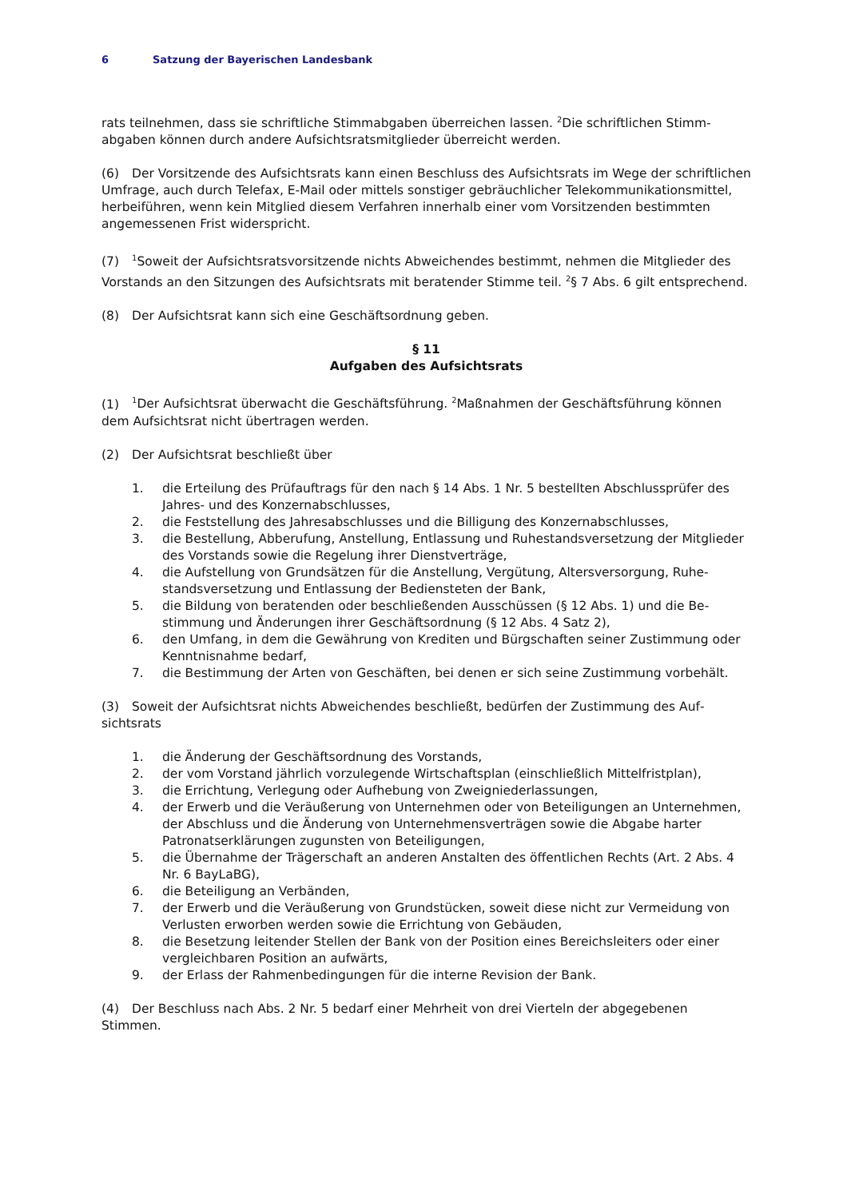6 Satzung der Bayerischen Landesbank
rats teilnehmen, dass sie schriftliche Stimmabgaben überreichen lassen. <sup>2</sup>Die schriftlichen Stimm­abgaben können durch andere Aufsichtsratsmitglieder überreicht werden.
(6) Der Vorsitzende des Aufsichtsrats kann einen Beschluss des Aufsichtsrats im Wege der schrift­lichen Umfrage, auch durch Telefax, E-Mail oder mittels sonstiger gebräuchlicher Telekommunika­tionsmittel, herbeiführen, wenn kein Mitglied diesem Verfahren innerhalb einer vom Vorsitzenden bestimmten angemessenen Frist widerspricht.
(7)<sup>1</sup>Soweit der Aufsichtsratsvorsitzende nichts Abweichendes bestimmt, nehmen die Mitglieder des Vorstands an den Sitzungen des Aufsichtsrats mit beratender Stimme teil. <sup>2</sup>§ 7 Abs. 6 gilt ent­sprechend.
(8) Der Aufsichtsrat kann sich eine Geschäftsordnung geben.
§ 11
Aufgaben des Aufsichtsrats
(1)<sup>1</sup>Der Aufsichtsrat überwacht die Geschäftsführung. <sup>2</sup>Maßnahmen der Geschäftsführung kön­nen dem Aufsichtsrat nicht übertragen werden.
(2) Der Aufsichtsrat beschließt über
1. die Erteilung des Prüfauftrags für den nach § 14 Abs. 1 Nr. 5 bestellten Abschlussprüfer des Jahres- und des Konzernabschlusses,
2. die Feststellung des Jahresabschlusses und die Billigung des Konzernabschlusses,
3. die Bestellung, Abberufung, Anstellung, Entlassung und Ruhestandsversetzung der Mit­glieder des Vorstands sowie die Regelung ihrer Dienstverträge,
4. die Aufstellung von Grundsätzen für die Anstellung, Vergütung, Altersversorgung, Ruhe­standsversetzung und Entlassung der Bediensteten der Bank,
5. die Bildung von beratenden oder beschließenden Ausschüssen (§ 12 Abs. 1) und die Be­stimmung und Änderungen ihrer Geschäftsordnung (§ 12 Abs. 4 Satz 2),
6. den Umfang, in dem die Gewährung von Krediten und Bürgschaften seiner Zustimmung oder Kenntnisnahme bedarf,
7. die Bestimmung der Arten von Geschäften, bei denen er sich seine Zustimmung vorbe­hält.
(3) Soweit der Aufsichtsrat nichts Abweichendes beschließt, bedürfen der Zustimmung des Auf­sichtsrats
1. die Änderung der Geschäftsordnung des Vorstands,
2. der vom Vorstand jährlich vorzulegende Wirtschaftsplan (einschließlich Mittelfristplan),
3. die Errichtung, Verlegung oder Aufhebung von Zweigniederlassungen,
4. der Erwerb und die Veräußerung von Unternehmen oder von Beteiligungen an Unter­nehmen, der Abschluss und die Änderung von Unternehmensverträgen sowie die Abga­be harter Patronatserklärungen zugunsten von Beteiligungen,
5. die Übernahme der Trägerschaft an anderen Anstalten des öffentlichen Rechts (Art. 2 Abs. 4 Nr. 6 BayLaBG),
6. die Beteiligung an Verbänden,
7. der Erwerb und die Veräußerung von Grundstücken, soweit diese nicht zur Vermeidung von Verlusten erworben werden sowie die Errichtung von Gebäuden,
8. die Besetzung leitender Stellen der Bank von der Position eines Bereichsleiters oder einer vergleichbaren Position an aufwärts,
9. der Erlass der Rahmenbedingungen für die interne Revision der Bank.
(4) Der Beschluss nach Abs. 2 Nr. 5 bedarf einer Mehrheit von drei Vierteln der abgegebenen Stimmen.